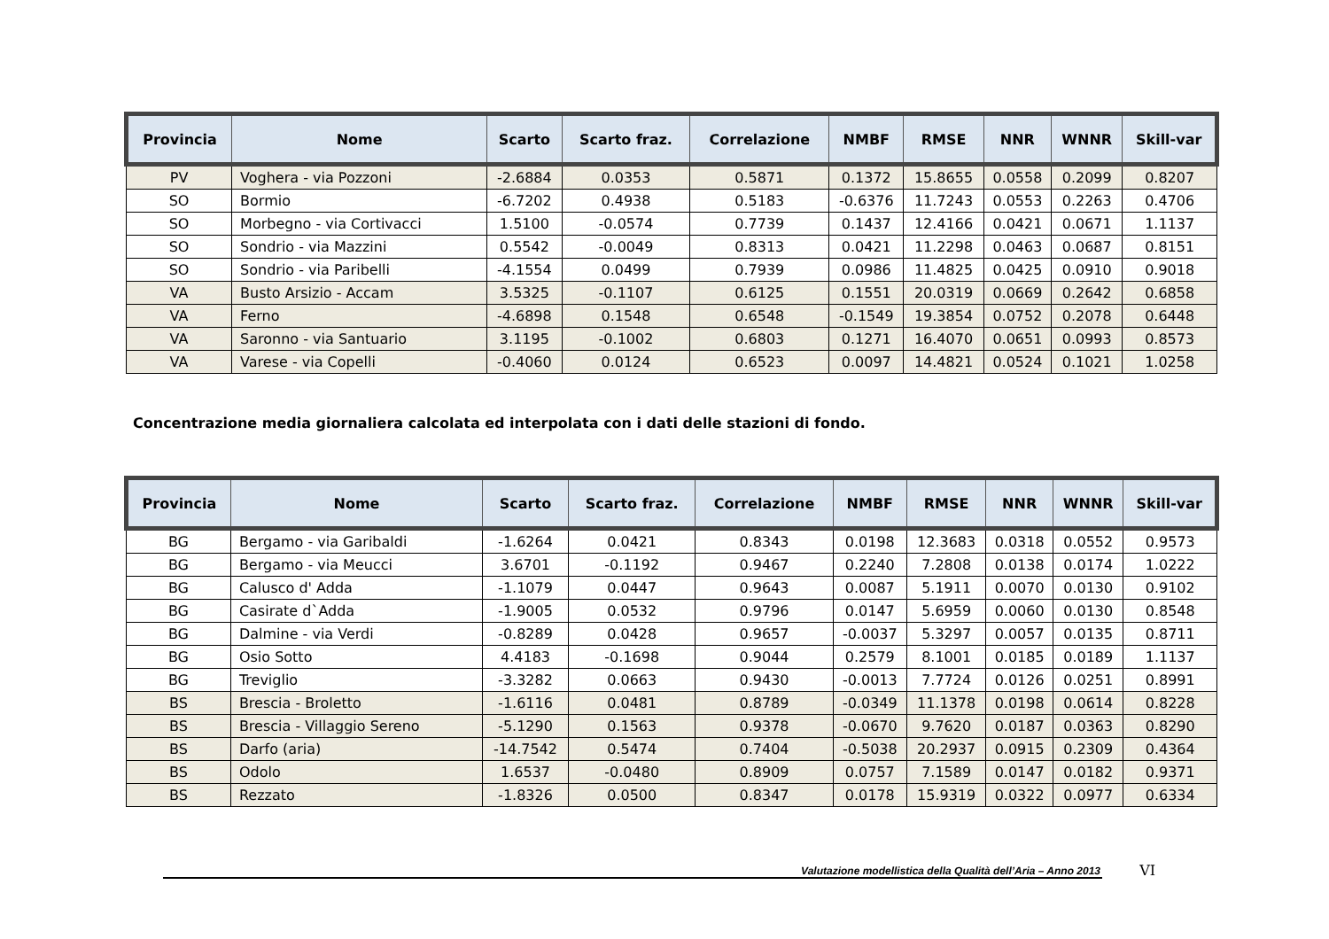| Provincia | Nome | Scarto | Scarto fraz. | Correlazione | NMBF | RMSE | NNR | WNNR | Skill-var |
| --- | --- | --- | --- | --- | --- | --- | --- | --- | --- |
| PV | Voghera - via Pozzoni | -2.6884 | 0.0353 | 0.5871 | 0.1372 | 15.8655 | 0.0558 | 0.2099 | 0.8207 |
| SO | Bormio | -6.7202 | 0.4938 | 0.5183 | -0.6376 | 11.7243 | 0.0553 | 0.2263 | 0.4706 |
| SO | Morbegno - via Cortivacci | 1.5100 | -0.0574 | 0.7739 | 0.1437 | 12.4166 | 0.0421 | 0.0671 | 1.1137 |
| SO | Sondrio - via Mazzini | 0.5542 | -0.0049 | 0.8313 | 0.0421 | 11.2298 | 0.0463 | 0.0687 | 0.8151 |
| SO | Sondrio - via Paribelli | -4.1554 | 0.0499 | 0.7939 | 0.0986 | 11.4825 | 0.0425 | 0.0910 | 0.9018 |
| VA | Busto Arsizio - Accam | 3.5325 | -0.1107 | 0.6125 | 0.1551 | 20.0319 | 0.0669 | 0.2642 | 0.6858 |
| VA | Ferno | -4.6898 | 0.1548 | 0.6548 | -0.1549 | 19.3854 | 0.0752 | 0.2078 | 0.6448 |
| VA | Saronno - via Santuario | 3.1195 | -0.1002 | 0.6803 | 0.1271 | 16.4070 | 0.0651 | 0.0993 | 0.8573 |
| VA | Varese - via Copelli | -0.4060 | 0.0124 | 0.6523 | 0.0097 | 14.4821 | 0.0524 | 0.1021 | 1.0258 |
Concentrazione media giornaliera calcolata ed interpolata con i dati delle stazioni di fondo.
| Provincia | Nome | Scarto | Scarto fraz. | Correlazione | NMBF | RMSE | NNR | WNNR | Skill-var |
| --- | --- | --- | --- | --- | --- | --- | --- | --- | --- |
| BG | Bergamo - via Garibaldi | -1.6264 | 0.0421 | 0.8343 | 0.0198 | 12.3683 | 0.0318 | 0.0552 | 0.9573 |
| BG | Bergamo - via Meucci | 3.6701 | -0.1192 | 0.9467 | 0.2240 | 7.2808 | 0.0138 | 0.0174 | 1.0222 |
| BG | Calusco d' Adda | -1.1079 | 0.0447 | 0.9643 | 0.0087 | 5.1911 | 0.0070 | 0.0130 | 0.9102 |
| BG | Casirate d`Adda | -1.9005 | 0.0532 | 0.9796 | 0.0147 | 5.6959 | 0.0060 | 0.0130 | 0.8548 |
| BG | Dalmine - via Verdi | -0.8289 | 0.0428 | 0.9657 | -0.0037 | 5.3297 | 0.0057 | 0.0135 | 0.8711 |
| BG | Osio Sotto | 4.4183 | -0.1698 | 0.9044 | 0.2579 | 8.1001 | 0.0185 | 0.0189 | 1.1137 |
| BG | Treviglio | -3.3282 | 0.0663 | 0.9430 | -0.0013 | 7.7724 | 0.0126 | 0.0251 | 0.8991 |
| BS | Brescia - Broletto | -1.6116 | 0.0481 | 0.8789 | -0.0349 | 11.1378 | 0.0198 | 0.0614 | 0.8228 |
| BS | Brescia - Villaggio Sereno | -5.1290 | 0.1563 | 0.9378 | -0.0670 | 9.7620 | 0.0187 | 0.0363 | 0.8290 |
| BS | Darfo (aria) | -14.7542 | 0.5474 | 0.7404 | -0.5038 | 20.2937 | 0.0915 | 0.2309 | 0.4364 |
| BS | Odolo | 1.6537 | -0.0480 | 0.8909 | 0.0757 | 7.1589 | 0.0147 | 0.0182 | 0.9371 |
| BS | Rezzato | -1.8326 | 0.0500 | 0.8347 | 0.0178 | 15.9319 | 0.0322 | 0.0977 | 0.6334 |
Valutazione modellistica della Qualità dell’Aria – Anno 2013
VI